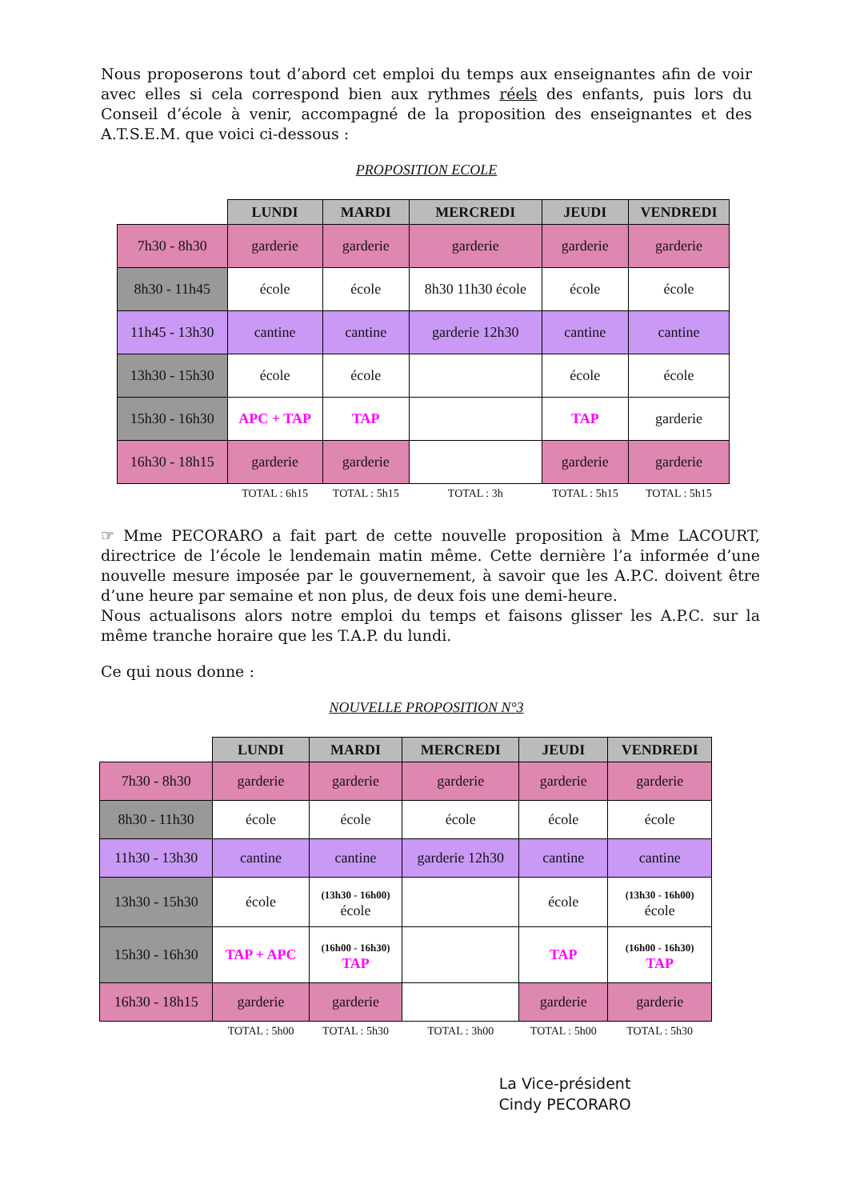Nous proposerons tout d’abord cet emploi du temps aux enseignantes afin de voir avec elles si cela correspond bien aux rythmes réels des enfants, puis lors du Conseil d’école à venir, accompagné de la proposition des enseignantes et des A.T.S.E.M. que voici ci-dessous :
PROPOSITION ECOLE
| | LUNDI | MARDI | MERCREDI | JEUDI | VENDREDI |
| --- | --- | --- | --- | --- | --- |
| 7h30 - 8h30 | garderie | garderie | garderie | garderie | garderie |
| 8h30 - 11h45 | école | école | 8h30 11h30 école | école | école |
| 11h45 - 13h30 | cantine | cantine | garderie 12h30 | cantine | cantine |
| 13h30 - 15h30 | école | école | | école | école |
| 15h30 - 16h30 | APC + TAP | TAP | | TAP | garderie |
| 16h30 - 18h15 | garderie | garderie | | garderie | garderie |
| | TOTAL : 6h15 | TOTAL : 5h15 | TOTAL : 3h | TOTAL : 5h15 | TOTAL : 5h15 |
☞ Mme PECORARO a fait part de cette nouvelle proposition à Mme LACOURT, directrice de l’école le lendemain matin même. Cette dernière l’a informée d’une nouvelle mesure imposée par le gouvernement, à savoir que les A.P.C. doivent être d’une heure par semaine et non plus, de deux fois une demi-heure.
Nous actualisons alors notre emploi du temps et faisons glisser les A.P.C. sur la même tranche horaire que les T.A.P. du lundi.
Ce qui nous donne :
NOUVELLE PROPOSITION N°3
| | LUNDI | MARDI | MERCREDI | JEUDI | VENDREDI |
| --- | --- | --- | --- | --- | --- |
| 7h30 - 8h30 | garderie | garderie | garderie | garderie | garderie |
| 8h30 - 11h30 | école | école | école | école | école |
| 11h30 - 13h30 | cantine | cantine | garderie 12h30 | cantine | cantine |
| 13h30 - 15h30 | école | (13h30 - 16h00) école | | école | (13h30 - 16h00) école |
| 15h30 - 16h30 | TAP + APC | (16h00 - 16h30) TAP | | TAP | (16h00 - 16h30) TAP |
| 16h30 - 18h15 | garderie | garderie | | garderie | garderie |
| | TOTAL : 5h00 | TOTAL : 5h30 | TOTAL : 3h00 | TOTAL : 5h00 | TOTAL : 5h30 |
La Vice-président
Cindy PECORARO